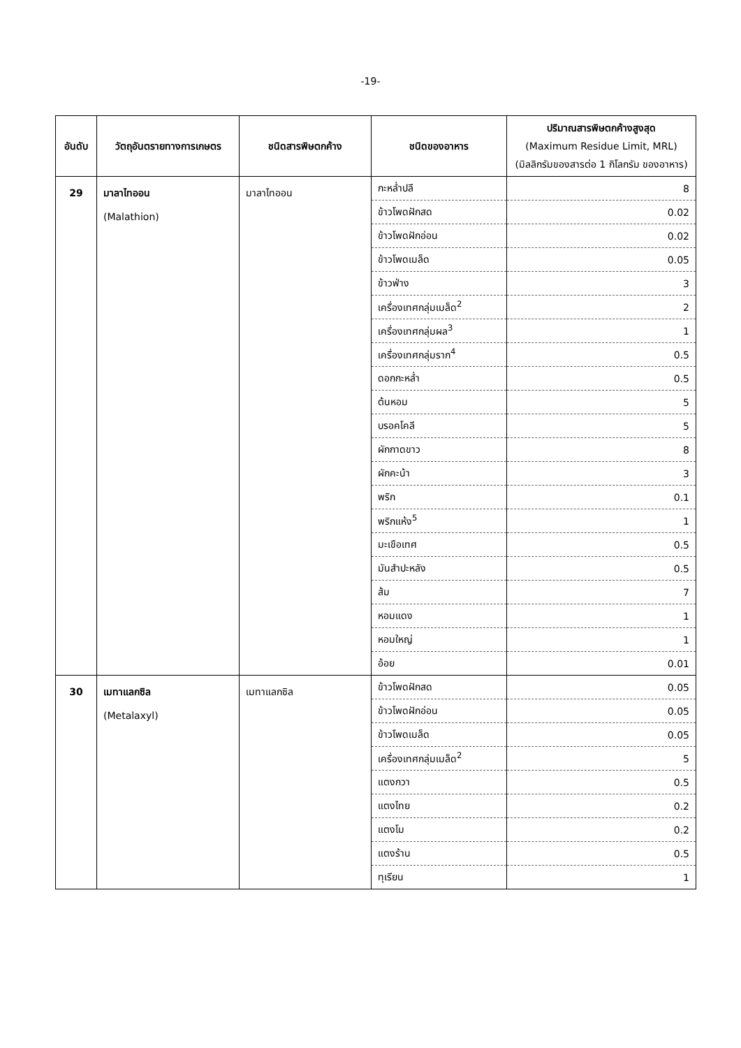-19-
| อันดับ | วัตถุอันตรายทางการเกษตร | ชนิดสารพิษตกค้าง | ชนิดของอาหาร | ปริมาณสารพิษตกค้างสูงสุด (Maximum Residue Limit, MRL) (มิลลิกรัมของสารต่อ 1 กิโลกรัม ของอาหาร) |
| --- | --- | --- | --- | --- |
| 29 | มาลาไทออน (Malathion) | มาลาไทออน | กะหล่ำปลี | 8 |
| | | | ข้าวโพดฝักสด | 0.02 |
| | | | ข้าวโพดฝักอ่อน | 0.02 |
| | | | ข้าวโพดเมล็ด | 0.05 |
| | | | ข้าวฟ่าง | 3 |
| | | | เครื่องเทศกลุ่มเมล็ด<sup>2</sup> | 2 |
| | | | เครื่องเทศกลุ่มผล<sup>3</sup> | 1 |
| | | | เครื่องเทศกลุ่มราก<sup>4</sup> | 0.5 |
| | | | ดอกกะหล่ำ | 0.5 |
| | | | ต้นหอม | 5 |
| | | | บรอคโคลี | 5 |
| | | | ผักกาดขาว | 8 |
| | | | ผักคะน้า | 3 |
| | | | พริก | 0.1 |
| | | | พริกแห้ง<sup>5</sup> | 1 |
| | | | มะเขือเทศ | 0.5 |
| | | | มันสำปะหลัง | 0.5 |
| | | | ส้ม | 7 |
| | | | หอมแดง | 1 |
| | | | หอมใหญ่ | 1 |
| | | | อ้อย | 0.01 |
| 30 | เมทาแลกซิล (Metalaxyl) | เมทาแลกซิล | ข้าวโพดฝักสด | 0.05 |
| | | | ข้าวโพดฝักอ่อน | 0.05 |
| | | | ข้าวโพดเมล็ด | 0.05 |
| | | | เครื่องเทศกลุ่มเมล็ด<sup>2</sup> | 5 |
| | | | แตงกวา | 0.5 |
| | | | แตงไทย | 0.2 |
| | | | แตงโม | 0.2 |
| | | | แตงร้าน | 0.5 |
| | | | ทุเรียน | 1 |